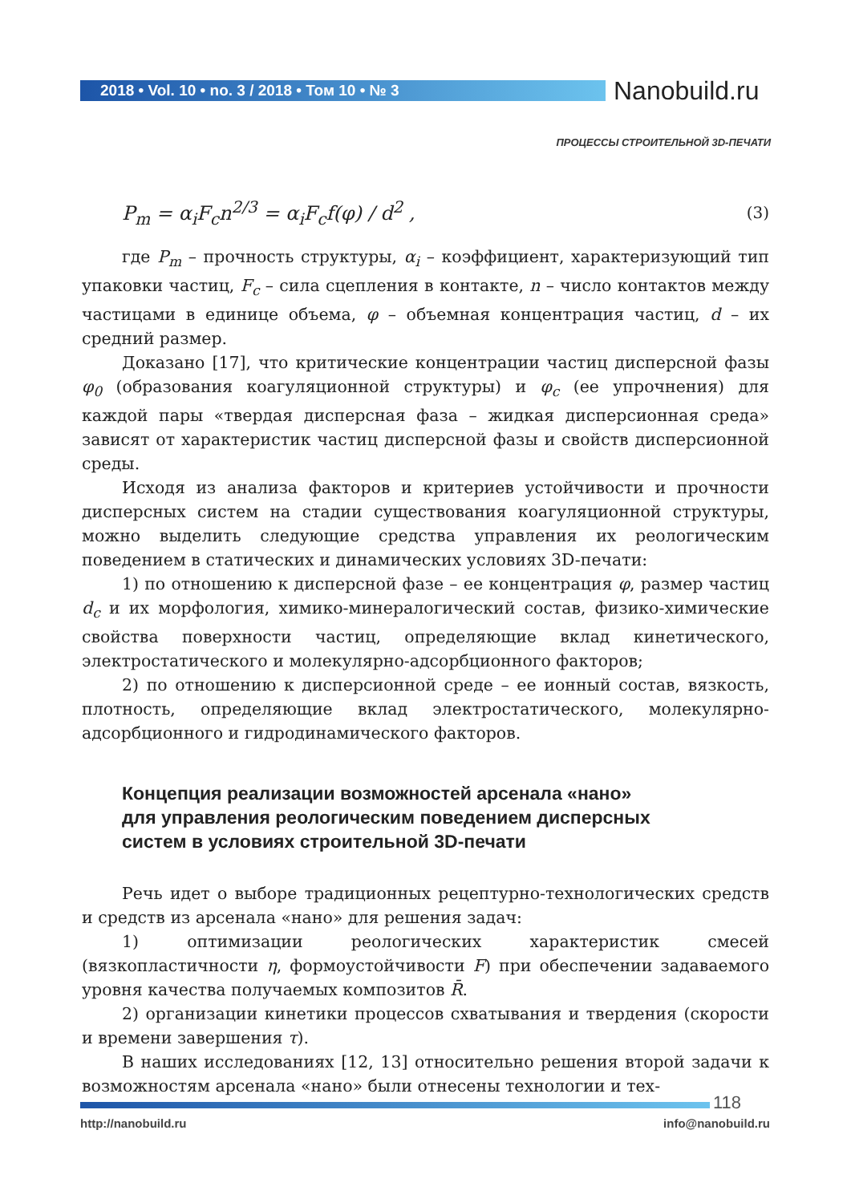2018 • Vol. 10 • no. 3 / 2018 • Том 10 • № 3 Nanobuild.ru
ПРОЦЕССЫ СТРОИТЕЛЬНОЙ 3D-ПЕЧАТИ
P<sub>m</sub> = α<sub>i</sub>F<sub>c</sub>n<sup>2/3</sup> = α<sub>i</sub>F<sub>c</sub>f(φ) / d<sup>2</sup> , (3)
где P<sub>m</sub> – прочность структуры, α<sub>i</sub> – коэффициент, характеризующий тип упаковки частиц, F<sub>c</sub> – сила сцепления в контакте, n – число контактов между частицами в единице объема, φ – объемная концентрация частиц, d – их средний размер.
Доказано [17], что критические концентрации частиц дисперсной фазы φ<sub>0</sub> (образования коагуляционной структуры) и φ<sub>c</sub> (ее упрочнения) для каждой пары «твердая дисперсная фаза – жидкая дисперсионная среда» зависят от характеристик частиц дисперсной фазы и свойств дисперсионной среды.
Исходя из анализа факторов и критериев устойчивости и прочности дисперсных систем на стадии существования коагуляционной структуры, можно выделить следующие средства управления их реологическим поведением в статических и динамических условиях 3D-печати:
1) по отношению к дисперсной фазе – ее концентрация φ, размер частиц d<sub>c</sub> и их морфология, химико-минералогический состав, физико-химические свойства поверхности частиц, определяющие вклад кинетического, электростатического и молекулярно-адсорбционного факторов;
2) по отношению к дисперсионной среде – ее ионный состав, вязкость, плотность, определяющие вклад электростатического, молекулярно-адсорбционного и гидродинамического факторов.
Концепция реализации возможностей арсенала «нано»
для управления реологическим поведением дисперсных
систем в условиях строительной 3D-печати
Речь идет о выборе традиционных рецептурно-технологических средств и средств из арсенала «нано» для решения задач:
1) оптимизации реологических характеристик смесей (вязкопластичности η, формоустойчивости F) при обеспечении задаваемого уровня качества получаемых композитов R̄.
2) организации кинетики процессов схватывания и твердения (скорости и времени завершения τ).
В наших исследованиях [12, 13] относительно решения второй задачи к возможностям арсенала «нано» были отнесены технологии и тех-
118
http://nanobuild.ru info@nanobuild.ru